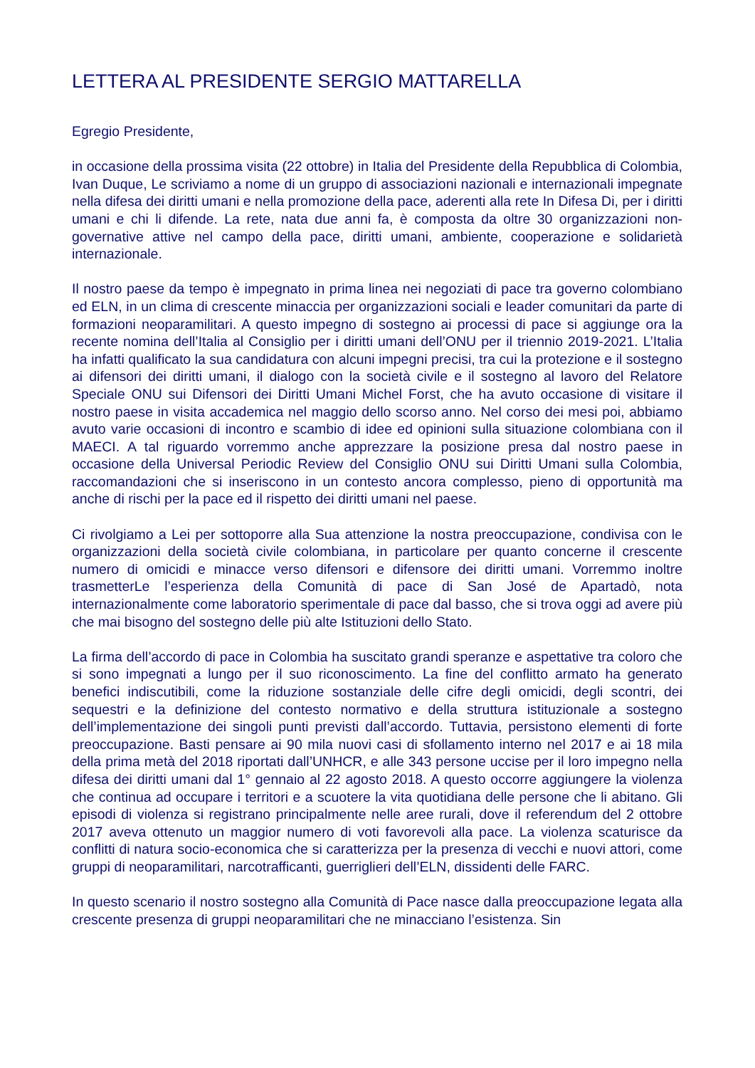LETTERA AL PRESIDENTE SERGIO MATTARELLA
Egregio Presidente,
in occasione della prossima visita (22 ottobre) in Italia del Presidente della Repubblica di Colombia, Ivan Duque, Le scriviamo a nome di un gruppo di associazioni nazionali e internazionali impegnate nella difesa dei diritti umani e nella promozione della pace, aderenti alla rete In Difesa Di, per i diritti umani e chi li difende. La rete, nata due anni fa, è composta da oltre 30 organizzazioni non-governative attive nel campo della pace, diritti umani, ambiente, cooperazione e solidarietà internazionale.
Il nostro paese da tempo è impegnato in prima linea nei negoziati di pace tra governo colombiano ed ELN, in un clima di crescente minaccia per organizzazioni sociali e leader comunitari da parte di formazioni neoparamilitari. A questo impegno di sostegno ai processi di pace si aggiunge ora la recente nomina dell’Italia al Consiglio per i diritti umani dell’ONU per il triennio 2019-2021. L’Italia ha infatti qualificato la sua candidatura con alcuni impegni precisi, tra cui la protezione e il sostegno ai difensori dei diritti umani, il dialogo con la società civile e il sostegno al lavoro del Relatore Speciale ONU sui Difensori dei Diritti Umani Michel Forst, che ha avuto occasione di visitare il nostro paese in visita accademica nel maggio dello scorso anno. Nel corso dei mesi poi, abbiamo avuto varie occasioni di incontro e scambio di idee ed opinioni sulla situazione colombiana con il MAECI. A tal riguardo vorremmo anche apprezzare la posizione presa dal nostro paese in occasione della Universal Periodic Review del Consiglio ONU sui Diritti Umani sulla Colombia, raccomandazioni che si inseriscono in un contesto ancora complesso, pieno di opportunità ma anche di rischi per la pace ed il rispetto dei diritti umani nel paese.
Ci rivolgiamo a Lei per sottoporre alla Sua attenzione la nostra preoccupazione, condivisa con le organizzazioni della società civile colombiana, in particolare per quanto concerne il crescente numero di omicidi e minacce verso difensori e difensore dei diritti umani. Vorremmo inoltre trasmetterLe l’esperienza della Comunità di pace di San José de Apartadò, nota internazionalmente come laboratorio sperimentale di pace dal basso, che si trova oggi ad avere più che mai bisogno del sostegno delle più alte Istituzioni dello Stato.
La firma dell’accordo di pace in Colombia ha suscitato grandi speranze e aspettative tra coloro che si sono impegnati a lungo per il suo riconoscimento. La fine del conflitto armato ha generato benefici indiscutibili, come la riduzione sostanziale delle cifre degli omicidi, degli scontri, dei sequestri e la definizione del contesto normativo e della struttura istituzionale a sostegno dell’implementazione dei singoli punti previsti dall’accordo. Tuttavia, persistono elementi di forte preoccupazione. Basti pensare ai 90 mila nuovi casi di sfollamento interno nel 2017 e ai 18 mila della prima metà del 2018 riportati dall’UNHCR, e alle 343 persone uccise per il loro impegno nella difesa dei diritti umani dal 1° gennaio al 22 agosto 2018. A questo occorre aggiungere la violenza che continua ad occupare i territori e a scuotere la vita quotidiana delle persone che li abitano. Gli episodi di violenza si registrano principalmente nelle aree rurali, dove il referendum del 2 ottobre 2017 aveva ottenuto un maggior numero di voti favorevoli alla pace. La violenza scaturisce da conflitti di natura socio-economica che si caratterizza per la presenza di vecchi e nuovi attori, come gruppi di neoparamilitari, narcotrafficanti, guerriglieri dell’ELN, dissidenti delle FARC.
In questo scenario il nostro sostegno alla Comunità di Pace nasce dalla preoccupazione legata alla crescente presenza di gruppi neoparamilitari che ne minacciano l’esistenza. Sin